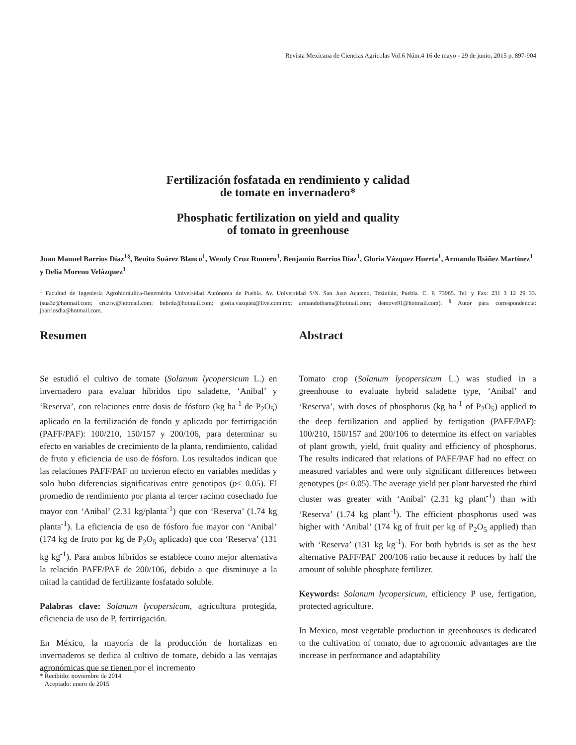Revista Mexicana de Ciencias Agrícolas Vol.6 Núm.4 16 de mayo - 29 de junio, 2015 p. 897-904
Fertilización fosfatada en rendimiento y calidad
de tomate en invernadero*
Phosphatic fertilization on yield and quality
of tomato in greenhouse
Juan Manuel Barrios Díaz<sup>1§</sup>, Benito Suárez Blanco<sup>1</sup>, Wendy Cruz Romero<sup>1</sup>, Benjamín Barrios Díaz<sup>1</sup>, Gloria Vázquez Huerta<sup>1</sup>, Armando Ibáñez Martínez<sup>1</sup> y Delia Moreno Velázquez<sup>1</sup>
<sup>1</sup> Facultad de Ingeniería Agrohidráulica-Benemérita Universidad Autónoma de Puebla. Av. Universidad S/N. San Juan Acateno, Teziutlán, Puebla. C. P. 73965. Tel: y Fax: 231 3 12 29 33. (sua3z@hotmail.com; cruzrw@hotmail.com; bnbrdz@hotmail.com; gloria.vazquez@live.com.mx; armandoibama@hotmail.com; demove91@hotmail.com). <sup>§</sup> Autor para correspondencia: jbarriosdia@hotmail.com.
Resumen
Se estudió el cultivo de tomate (Solanum lycopersicum L.) en invernadero para evaluar híbridos tipo saladette, ‘Anibal’ y ‘Reserva’, con relaciones entre dosis de fósforo (kg ha<sup>-1</sup> de P<sub>2</sub>O<sub>5</sub>) aplicado en la fertilización de fondo y aplicado por fertirrigación (PAFF/PAF): 100/210, 150/157 y 200/106, para determinar su efecto en variables de crecimiento de la planta, rendimiento, calidad de fruto y eficiencia de uso de fósforo. Los resultados indican que las relaciones PAFF/PAF no tuvieron efecto en variables medidas y solo hubo diferencias significativas entre genotipos (p≤ 0.05). El promedio de rendimiento por planta al tercer racimo cosechado fue mayor con ‘Anibal’ (2.31 kg/planta<sup>-1</sup>) que con ‘Reserva’ (1.74 kg planta<sup>-1</sup>). La eficiencia de uso de fósforo fue mayor con ‘Anibal’ (174 kg de fruto por kg de P<sub>2</sub>O<sub>5</sub> aplicado) que con ‘Reserva’ (131 kg kg<sup>-1</sup>). Para ambos híbridos se establece como mejor alternativa la relación PAFF/PAF de 200/106, debido a que disminuye a la mitad la cantidad de fertilizante fosfatado soluble.
Palabras clave: Solanum lycopersicum, agricultura protegida, eficiencia de uso de P, fertirrigación.
En México, la mayoría de la producción de hortalizas en invernaderos se dedica al cultivo de tomate, debido a las ventajas agronómicas que se tienen por el incremento
Abstract
Tomato crop (Solanum lycopersicum L.) was studied in a greenhouse to evaluate hybrid saladette type, ‘Anibal’ and ‘Reserva’, with doses of phosphorus (kg ha<sup>-1</sup> of P<sub>2</sub>O<sub>5</sub>) applied to the deep fertilization and applied by fertigation (PAFF/PAF): 100/210, 150/157 and 200/106 to determine its effect on variables of plant growth, yield, fruit quality and efficiency of phosphorus. The results indicated that relations of PAFF/PAF had no effect on measured variables and were only significant differences between genotypes (p≤ 0.05). The average yield per plant harvested the third cluster was greater with ‘Anibal’ (2.31 kg plant<sup>-1</sup>) than with ‘Reserva’ (1.74 kg plant<sup>-1</sup>). The efficient phosphorus used was higher with ‘Anibal’ (174 kg of fruit per kg of P<sub>2</sub>O<sub>5</sub> applied) than with ‘Reserva’ (131 kg kg<sup>-1</sup>). For both hybrids is set as the best alternative PAFF/PAF 200/106 ratio because it reduces by half the amount of soluble phosphate fertilizer.
Keywords: Solanum lycopersicum, efficiency P use, fertigation, protected agriculture.
In Mexico, most vegetable production in greenhouses is dedicated to the cultivation of tomato, due to agronomic advantages are the increase in performance and adaptability
* Recibido: noviembre de 2014
Aceptado: enero de 2015